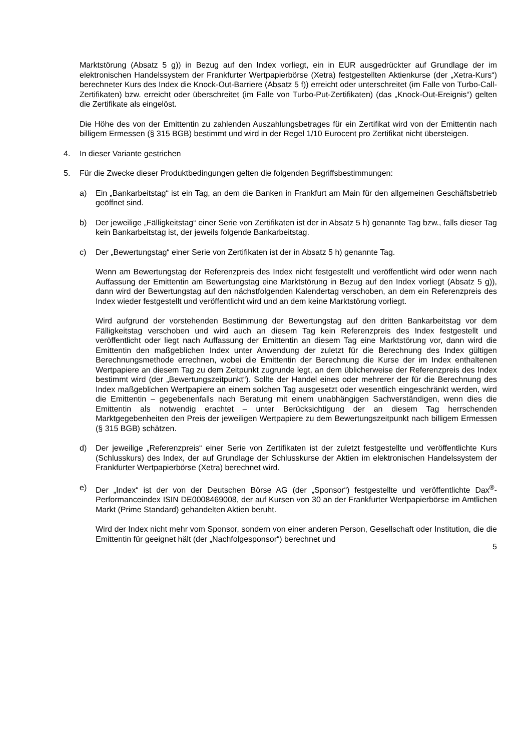Marktstörung (Absatz 5 g)) in Bezug auf den Index vorliegt, ein in EUR ausgedrückter auf Grundlage der im elektronischen Handelssystem der Frankfurter Wertpapierbörse (Xetra) festgestellten Aktienkurse (der „Xetra-Kurs“) berechneter Kurs des Index die Knock-Out-Barriere (Absatz 5 f)) erreicht oder unterschreitet (im Falle von Turbo-Call-Zertifikaten) bzw. erreicht oder überschreitet (im Falle von Turbo-Put-Zertifikaten) (das „Knock-Out-Ereignis“) gelten die Zertifikate als eingelöst.
Die Höhe des von der Emittentin zu zahlenden Auszahlungsbetrages für ein Zertifikat wird von der Emittentin nach billigem Ermessen (§ 315 BGB) bestimmt und wird in der Regel 1/10 Eurocent pro Zertifikat nicht übersteigen.
4. In dieser Variante gestrichen
5. Für die Zwecke dieser Produktbedingungen gelten die folgenden Begriffsbestimmungen:
a) Ein „Bankarbeitstag“ ist ein Tag, an dem die Banken in Frankfurt am Main für den allgemeinen Geschäftsbetrieb geöffnet sind.
b) Der jeweilige „Fälligkeitstag“ einer Serie von Zertifikaten ist der in Absatz 5 h) genannte Tag bzw., falls dieser Tag kein Bankarbeitstag ist, der jeweils folgende Bankarbeitstag.
c) Der „Bewertungstag“ einer Serie von Zertifikaten ist der in Absatz 5 h) genannte Tag.
Wenn am Bewertungstag der Referenzpreis des Index nicht festgestellt und veröffentlicht wird oder wenn nach Auffassung der Emittentin am Bewertungstag eine Marktstörung in Bezug auf den Index vorliegt (Absatz 5 g)), dann wird der Bewertungstag auf den nächstfolgenden Kalendertag verschoben, an dem ein Referenzpreis des Index wieder festgestellt und veröffentlicht wird und an dem keine Marktstörung vorliegt.
Wird aufgrund der vorstehenden Bestimmung der Bewertungstag auf den dritten Bankarbeitstag vor dem Fälligkeitstag verschoben und wird auch an diesem Tag kein Referenzpreis des Index festgestellt und veröffentlicht oder liegt nach Auffassung der Emittentin an diesem Tag eine Marktstörung vor, dann wird die Emittentin den maßgeblichen Index unter Anwendung der zuletzt für die Berechnung des Index gültigen Berechnungsmethode errechnen, wobei die Emittentin der Berechnung die Kurse der im Index enthaltenen Wertpapiere an diesem Tag zu dem Zeitpunkt zugrunde legt, an dem üblicherweise der Referenzpreis des Index bestimmt wird (der „Bewertungszeitpunkt“). Sollte der Handel eines oder mehrerer der für die Berechnung des Index maßgeblichen Wertpapiere an einem solchen Tag ausgesetzt oder wesentlich eingeschränkt werden, wird die Emittentin – gegebenenfalls nach Beratung mit einem unabhängigen Sachverständigen, wenn dies die Emittentin als notwendig erachtet – unter Berücksichtigung der an diesem Tag herrschenden Marktgegebenheiten den Preis der jeweiligen Wertpapiere zu dem Bewertungszeitpunkt nach billigem Ermessen (§ 315 BGB) schätzen.
d) Der jeweilige „Referenzpreis“ einer Serie von Zertifikaten ist der zuletzt festgestellte und veröffentlichte Kurs (Schlusskurs) des Index, der auf Grundlage der Schlusskurse der Aktien im elektronischen Handelssystem der Frankfurter Wertpapierbörse (Xetra) berechnet wird.
e) Der „Index“ ist der von der Deutschen Börse AG (der „Sponsor“) festgestellte und veröffentlichte Dax<sup>®</sup>-Performanceindex ISIN DE0008469008, der auf Kursen von 30 an der Frankfurter Wertpapierbörse im Amtlichen Markt (Prime Standard) gehandelten Aktien beruht.
Wird der Index nicht mehr vom Sponsor, sondern von einer anderen Person, Gesellschaft oder Institution, die die Emittentin für geeignet hält (der „Nachfolgesponsor“) berechnet und
5